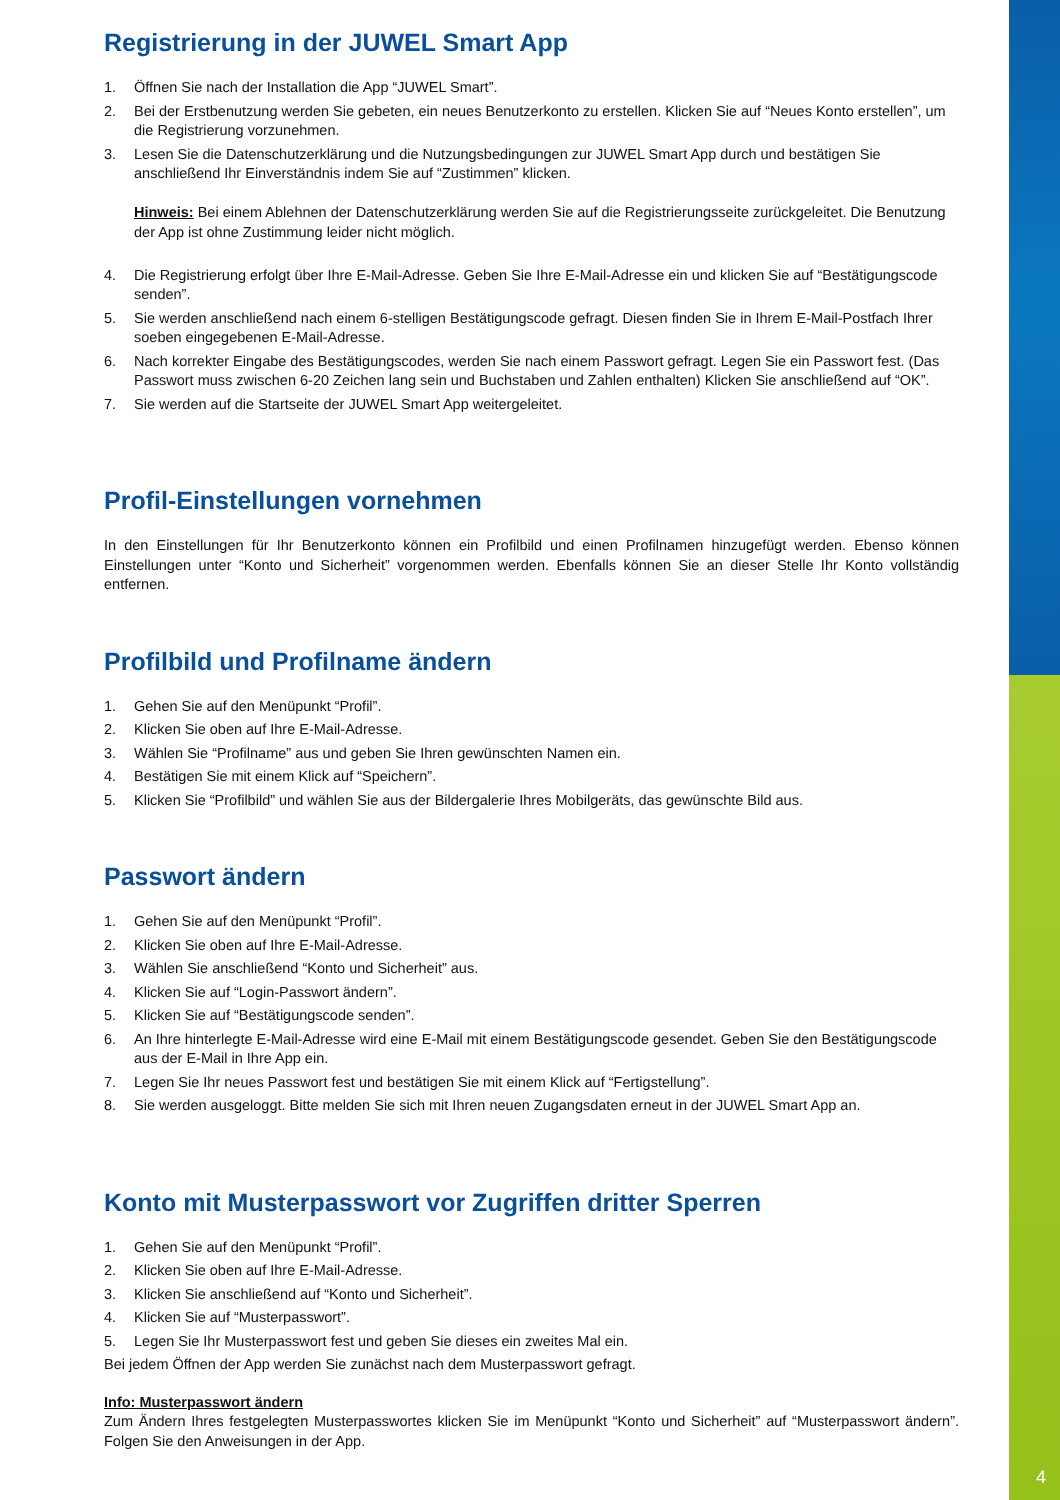Registrierung in der JUWEL Smart App
1. Öffnen Sie nach der Installation die App “JUWEL Smart”.
2. Bei der Erstbenutzung werden Sie gebeten, ein neues Benutzerkonto zu erstellen. Klicken Sie auf “Neues Konto erstellen”, um die Registrierung vorzunehmen.
3. Lesen Sie die Datenschutzerklärung und die Nutzungsbedingungen zur JUWEL Smart App durch und bestätigen Sie anschließend Ihr Einverständnis indem Sie auf “Zustimmen” klicken.
Hinweis: Bei einem Ablehnen der Datenschutzerklärung werden Sie auf die Registrierungsseite zurückgeleitet. Die Benutzung der App ist ohne Zustimmung leider nicht möglich.
4. Die Registrierung erfolgt über Ihre E-Mail-Adresse. Geben Sie Ihre E-Mail-Adresse ein und klicken Sie auf “Bestätigungscode senden”.
5. Sie werden anschließend nach einem 6-stelligen Bestätigungscode gefragt. Diesen finden Sie in Ihrem E-Mail-Postfach Ihrer soeben eingegebenen E-Mail-Adresse.
6. Nach korrekter Eingabe des Bestätigungscodes, werden Sie nach einem Passwort gefragt. Legen Sie ein Passwort fest. (Das Passwort muss zwischen 6-20 Zeichen lang sein und Buchstaben und Zahlen enthalten) Klicken Sie anschließend auf “OK”.
7. Sie werden auf die Startseite der JUWEL Smart App weitergeleitet.
Profil-Einstellungen vornehmen
In den Einstellungen für Ihr Benutzerkonto können ein Profilbild und einen Profilnamen hinzugefügt werden. Ebenso können Einstellungen unter “Konto und Sicherheit” vorgenommen werden. Ebenfalls können Sie an dieser Stelle Ihr Konto vollständig entfernen.
Profilbild und Profilname ändern
1. Gehen Sie auf den Menüpunkt “Profil”.
2. Klicken Sie oben auf Ihre E-Mail-Adresse.
3. Wählen Sie “Profilname” aus und geben Sie Ihren gewünschten Namen ein.
4. Bestätigen Sie mit einem Klick auf “Speichern”.
5. Klicken Sie “Profilbild” und wählen Sie aus der Bildergalerie Ihres Mobilgeräts, das gewünschte Bild aus.
Passwort ändern
1. Gehen Sie auf den Menüpunkt “Profil”.
2. Klicken Sie oben auf Ihre E-Mail-Adresse.
3. Wählen Sie anschließend “Konto und Sicherheit” aus.
4. Klicken Sie auf “Login-Passwort ändern”.
5. Klicken Sie auf “Bestätigungscode senden”.
6. An Ihre hinterlegte E-Mail-Adresse wird eine E-Mail mit einem Bestätigungscode gesendet. Geben Sie den Bestätigungscode aus der E-Mail in Ihre App ein.
7. Legen Sie Ihr neues Passwort fest und bestätigen Sie mit einem Klick auf “Fertigstellung”.
8. Sie werden ausgeloggt. Bitte melden Sie sich mit Ihren neuen Zugangsdaten erneut in der JUWEL Smart App an.
Konto mit Musterpasswort vor Zugriffen dritter Sperren
1. Gehen Sie auf den Menüpunkt “Profil”.
2. Klicken Sie oben auf Ihre E-Mail-Adresse.
3. Klicken Sie anschließend auf “Konto und Sicherheit”.
4. Klicken Sie auf “Musterpasswort”.
5. Legen Sie Ihr Musterpasswort fest und geben Sie dieses ein zweites Mal ein.
Bei jedem Öffnen der App werden Sie zunächst nach dem Musterpasswort gefragt.
Info: Musterpasswort ändern
Zum Ändern Ihres festgelegten Musterpasswortes klicken Sie im Menüpunkt “Konto und Sicherheit” auf “Musterpasswort ändern”. Folgen Sie den Anweisungen in der App.
4